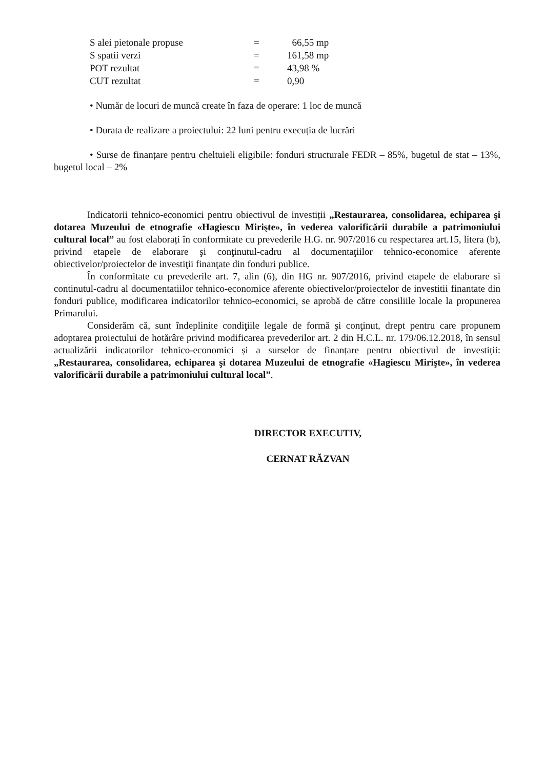| S alei pietonale propuse | = | 66,55 mp |
| S spatii verzi | = | 161,58 mp |
| POT rezultat | = | 43,98 % |
| CUT rezultat | = | 0,90 |
• Număr de locuri de muncă create în faza de operare: 1 loc de muncă
• Durata de realizare a proiectului: 22 luni pentru execuția de lucrări
• Surse de finanțare pentru cheltuieli eligibile: fonduri structurale FEDR – 85%, bugetul de stat – 13%, bugetul local – 2%
Indicatorii tehnico-economici pentru obiectivul de investiții „Restaurarea, consolidarea, echiparea şi dotarea Muzeului de etnografie «Hagiescu Mirişte», în vederea valorificării durabile a patrimoniului cultural local” au fost elaborați în conformitate cu prevederile H.G. nr. 907/2016 cu respectarea art.15, litera (b), privind etapele de elaborare şi conţinutul-cadru al documentaţiilor tehnico-economice aferente obiectivelor/proiectelor de investiţii finanţate din fonduri publice.
În conformitate cu prevederile art. 7, alin (6), din HG nr. 907/2016, privind etapele de elaborare si continutul-cadru al documentatiilor tehnico-economice aferente obiectivelor/proiectelor de investitii finantate din fonduri publice, modificarea indicatorilor tehnico-economici, se aprobă de către consiliile locale la propunerea Primarului.
Considerăm că, sunt îndeplinite condiţiile legale de formă şi conţinut, drept pentru care propunem adoptarea proiectului de hotărâre privind modificarea prevederilor art. 2 din H.C.L. nr. 179/06.12.2018, în sensul actualizării indicatorilor tehnico-economici și a surselor de finanțare pentru obiectivul de investiții: „Restaurarea, consolidarea, echiparea şi dotarea Muzeului de etnografie «Hagiescu Mirişte», în vederea valorificării durabile a patrimoniului cultural local”.
DIRECTOR EXECUTIV,
CERNAT RĂZVAN